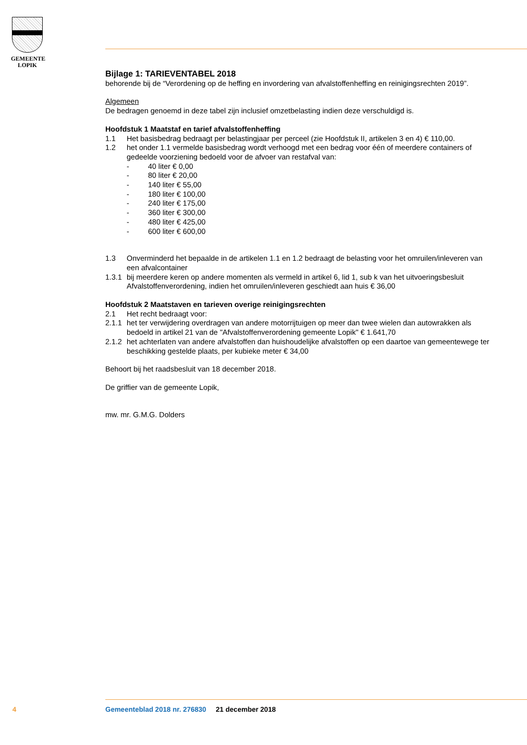GEMEENTE
LOPIK
Bijlage 1: TARIEVENTABEL 2018
behorende bij de “Verordening op de heffing en invordering van afvalstoffenheffing en reinigingsrechten 2019”.
Algemeen
De bedragen genoemd in deze tabel zijn inclusief omzetbelasting indien deze verschuldigd is.
Hoofdstuk 1 Maatstaf en tarief afvalstoffenheffing
1.1 Het basisbedrag bedraagt per belastingjaar per perceel (zie Hoofdstuk II, artikelen 3 en 4) € 110,00.
1.2 het onder 1.1 vermelde basisbedrag wordt verhoogd met een bedrag voor één of meerdere containers of gedeelde voorziening bedoeld voor de afvoer van restafval van:
- 40 liter € 0,00
- 80 liter € 20,00
- 140 liter € 55,00
- 180 liter € 100,00
- 240 liter € 175,00
- 360 liter € 300,00
- 480 liter € 425,00
- 600 liter € 600,00
1.3 Onverminderd het bepaalde in de artikelen 1.1 en 1.2 bedraagt de belasting voor het omruilen/inleveren van een afvalcontainer
1.3.1 bij meerdere keren op andere momenten als vermeld in artikel 6, lid 1, sub k van het uitvoeringsbesluit Afvalstoffenverordening, indien het omruilen/inleveren geschiedt aan huis € 36,00
Hoofdstuk 2 Maatstaven en tarieven overige reinigingsrechten
2.1 Het recht bedraagt voor:
2.1.1 het ter verwijdering overdragen van andere motorrijtuigen op meer dan twee wielen dan autowrakken als bedoeld in artikel 21 van de "Afvalstoffenverordening gemeente Lopik" € 1.641,70
2.1.2 het achterlaten van andere afvalstoffen dan huishoudelijke afvalstoffen op een daartoe van gemeentewege ter beschikking gestelde plaats, per kubieke meter € 34,00
Behoort bij het raadsbesluit van 18 december 2018.
De griffier van de gemeente Lopik,
mw. mr. G.M.G. Dolders
4
Gemeenteblad 2018 nr. 276830 21 december 2018